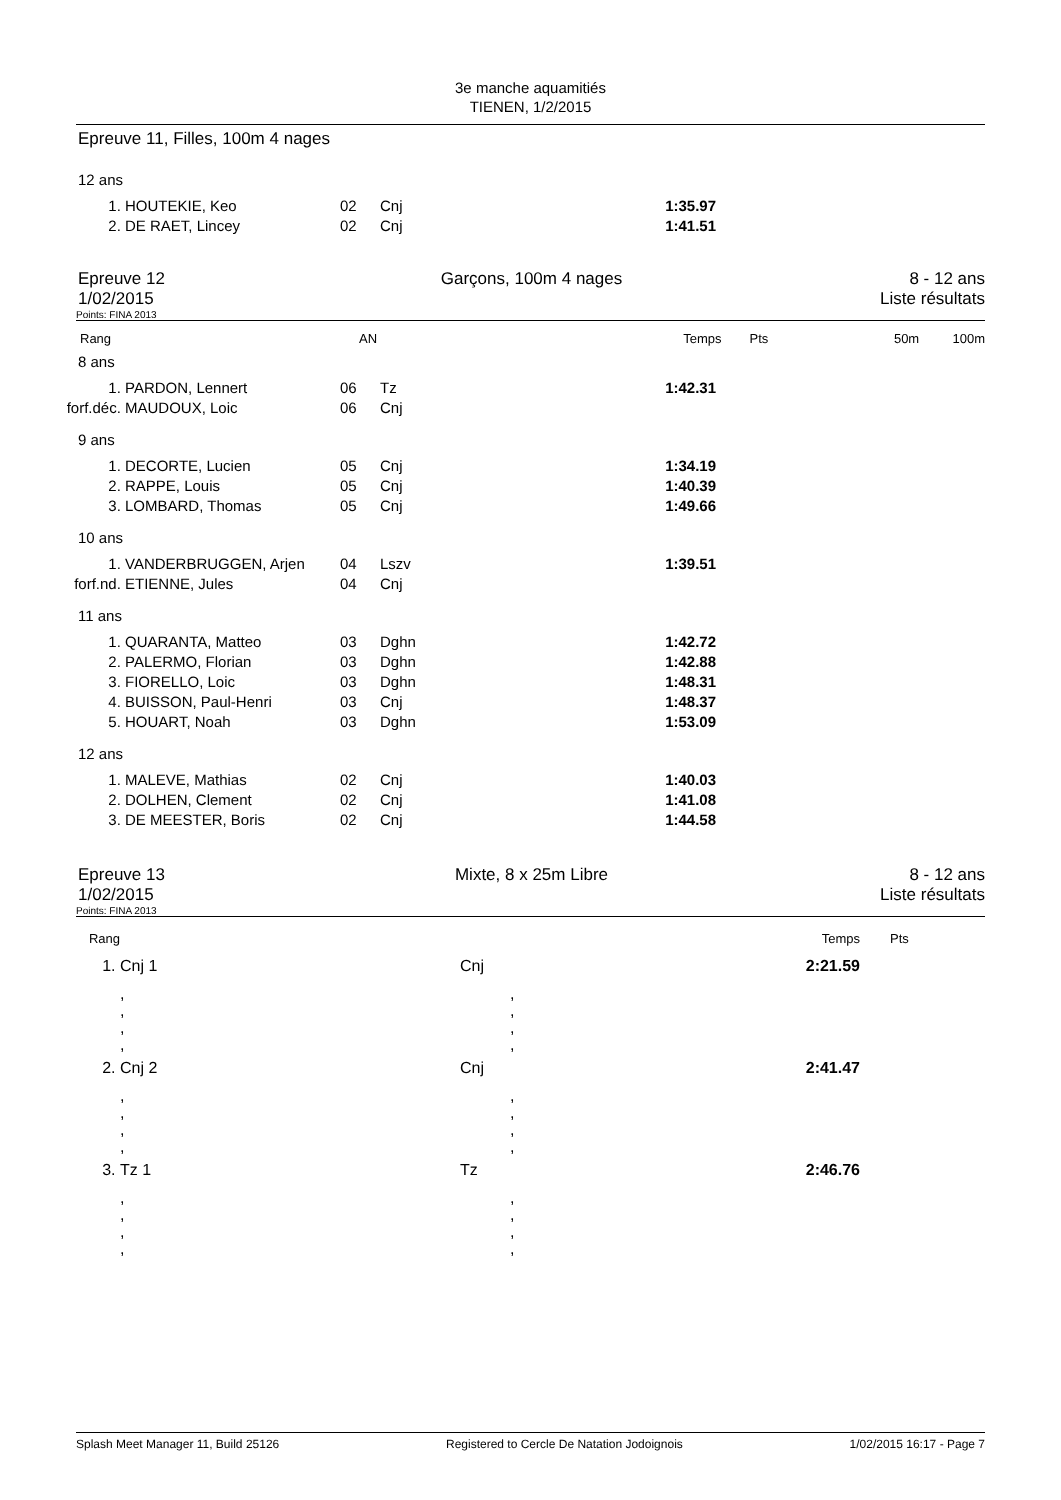3e manche aquamitiés
TIENEN, 1/2/2015
Epreuve 11, Filles, 100m 4 nages
12 ans
| 1. | HOUTEKIE, Keo | 02 | Cnj | 1:35.97 | |
| 2. | DE RAET, Lincey | 02 | Cnj | 1:41.51 | |
Epreuve 12
1/02/2015
Garçons, 100m 4 nages 8 - 12 ans
Liste résultats
Points: FINA 2013
| Rang | AN | Temps | Pts | 50m | 100m |
8 ans
| 1. | PARDON, Lennert | 06 | Tz | 1:42.31 | |
| forf.déc. | MAUDOUX, Loic | 06 | Cnj | | |
9 ans
| 1. | DECORTE, Lucien | 05 | Cnj | 1:34.19 | |
| 2. | RAPPE, Louis | 05 | Cnj | 1:40.39 | |
| 3. | LOMBARD, Thomas | 05 | Cnj | 1:49.66 | |
10 ans
| 1. | VANDERBRUGGEN, Arjen | 04 | Lszv | 1:39.51 | |
| forf.nd. | ETIENNE, Jules | 04 | Cnj | | |
11 ans
| 1. | QUARANTA, Matteo | 03 | Dghn | 1:42.72 | |
| 2. | PALERMO, Florian | 03 | Dghn | 1:42.88 | |
| 3. | FIORELLO, Loic | 03 | Dghn | 1:48.31 | |
| 4. | BUISSON, Paul-Henri | 03 | Cnj | 1:48.37 | |
| 5. | HOUART, Noah | 03 | Dghn | 1:53.09 | |
12 ans
| 1. | MALEVE, Mathias | 02 | Cnj | 1:40.03 | |
| 2. | DOLHEN, Clement | 02 | Cnj | 1:41.08 | |
| 3. | DE MEESTER, Boris | 02 | Cnj | 1:44.58 | |
Epreuve 13
1/02/2015
Mixte, 8 x 25m Libre 8 - 12 ans
Liste résultats
Points: FINA 2013
| Rang | | | Temps | Pts |
| 1. | Cnj 1 | Cnj | 2:21.59 | |
| | , , , , | , , , , | | |
| 2. | Cnj 2 | Cnj | 2:41.47 | |
| | , , , , | , , , , | | |
| 3. | Tz 1 | Tz | 2:46.76 | |
| | , , , , | , , , , | | |
Splash Meet Manager 11, Build 25126 Registered to Cercle De Natation Jodoignois 1/02/2015 16:17 - Page 7